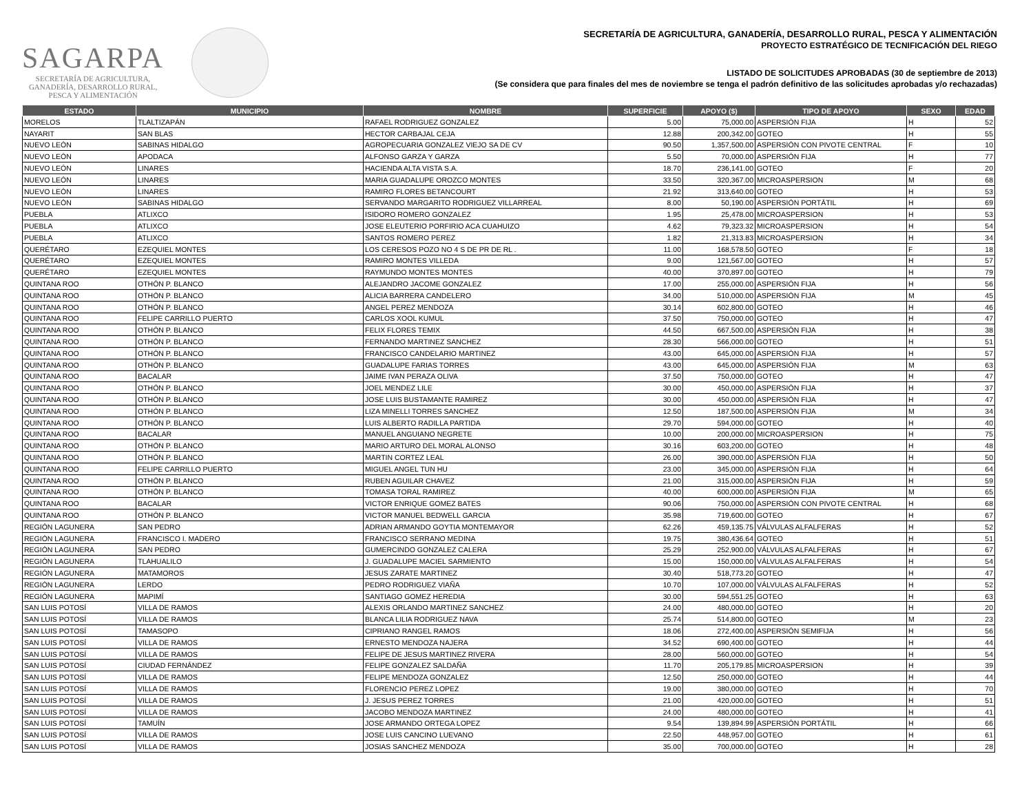SAGARPA
SECRETARÍA DE AGRICULTURA,
GANADERÍA, DESARROLLO RURAL,
PESCA Y ALIMENTACIÓN
SECRETARÍA DE AGRICULTURA, GANADERÍA, DESARROLLO RURAL, PESCA Y ALIMENTACIÓN
PROYECTO ESTRATÉGICO DE TECNIFICACIÓN DEL RIEGO
LISTADO DE SOLICITUDES APROBADAS (30 de septiembre de 2013)
(Se considera que para finales del mes de noviembre se tenga el padrón definitivo de las solicitudes aprobadas y/o rechazadas)
| ESTADO | MUNICIPIO | NOMBRE | SUPERFICIE | APOYO ($) | TIPO DE APOYO | SEXO | EDAD |
| --- | --- | --- | --- | --- | --- | --- | --- |
| MORELOS | TLALTIZAPÁN | RAFAEL RODRIGUEZ GONZALEZ | 5.00 | 75,000.00 | ASPERSIÓN FIJA | H | 52 |
| NAYARIT | SAN BLAS | HECTOR CARBAJAL CEJA | 12.88 | 200,342.00 | GOTEO | H | 55 |
| NUEVO LEÓN | SABINAS HIDALGO | AGROPECUARIA GONZALEZ VIEJO SA DE CV | 90.50 | 1,357,500.00 | ASPERSIÓN CON PIVOTE CENTRAL | F | 10 |
| NUEVO LEÓN | APODACA | ALFONSO GARZA Y GARZA | 5.50 | 70,000.00 | ASPERSIÓN FIJA | H | 77 |
| NUEVO LEÓN | LINARES | HACIENDA ALTA VISTA S.A. | 18.70 | 236,141.00 | GOTEO | F | 20 |
| NUEVO LEÓN | LINARES | MARIA GUADALUPE OROZCO MONTES | 33.50 | 320,367.00 | MICROASPERSION | M | 68 |
| NUEVO LEÓN | LINARES | RAMIRO FLORES BETANCOURT | 21.92 | 313,640.00 | GOTEO | H | 53 |
| NUEVO LEÓN | SABINAS HIDALGO | SERVANDO MARGARITO RODRIGUEZ VILLARREAL | 8.00 | 50,190.00 | ASPERSIÓN PORTÁTIL | H | 69 |
| PUEBLA | ATLIXCO | ISIDORO ROMERO GONZALEZ | 1.95 | 25,478.00 | MICROASPERSION | H | 53 |
| PUEBLA | ATLIXCO | JOSE ELEUTERIO PORFIRIO ACA CUAHUIZO | 4.62 | 79,323.32 | MICROASPERSION | H | 54 |
| PUEBLA | ATLIXCO | SANTOS ROMERO PEREZ | 1.82 | 21,313.83 | MICROASPERSION | H | 34 |
| QUERÉTARO | EZEQUIEL MONTES | LOS CERESOS POZO NO 4 S DE PR DE RL . | 11.00 | 168,578.50 | GOTEO | F | 18 |
| QUERÉTARO | EZEQUIEL MONTES | RAMIRO MONTES VILLEDA | 9.00 | 121,567.00 | GOTEO | H | 57 |
| QUERÉTARO | EZEQUIEL MONTES | RAYMUNDO MONTES MONTES | 40.00 | 370,897.00 | GOTEO | H | 79 |
| QUINTANA ROO | OTHÓN P. BLANCO | ALEJANDRO JACOME GONZALEZ | 17.00 | 255,000.00 | ASPERSIÓN FIJA | H | 56 |
| QUINTANA ROO | OTHÓN P. BLANCO | ALICIA BARRERA CANDELERO | 34.00 | 510,000.00 | ASPERSIÓN FIJA | M | 45 |
| QUINTANA ROO | OTHÓN P. BLANCO | ANGEL PEREZ MENDOZA | 30.14 | 602,800.00 | GOTEO | H | 46 |
| QUINTANA ROO | FELIPE CARRILLO PUERTO | CARLOS XOOL KUMUL | 37.50 | 750,000.00 | GOTEO | H | 47 |
| QUINTANA ROO | OTHÓN P. BLANCO | FELIX FLORES TEMIX | 44.50 | 667,500.00 | ASPERSIÓN FIJA | H | 38 |
| QUINTANA ROO | OTHÓN P. BLANCO | FERNANDO MARTINEZ SANCHEZ | 28.30 | 566,000.00 | GOTEO | H | 51 |
| QUINTANA ROO | OTHÓN P. BLANCO | FRANCISCO CANDELARIO MARTINEZ | 43.00 | 645,000.00 | ASPERSIÓN FIJA | H | 57 |
| QUINTANA ROO | OTHÓN P. BLANCO | GUADALUPE FARIAS TORRES | 43.00 | 645,000.00 | ASPERSIÓN FIJA | M | 63 |
| QUINTANA ROO | BACALAR | JAIME IVAN PERAZA OLIVA | 37.50 | 750,000.00 | GOTEO | H | 47 |
| QUINTANA ROO | OTHÓN P. BLANCO | JOEL MENDEZ LILE | 30.00 | 450,000.00 | ASPERSIÓN FIJA | H | 37 |
| QUINTANA ROO | OTHÓN P. BLANCO | JOSE LUIS BUSTAMANTE RAMIREZ | 30.00 | 450,000.00 | ASPERSIÓN FIJA | H | 47 |
| QUINTANA ROO | OTHÓN P. BLANCO | LIZA MINELLI TORRES SANCHEZ | 12.50 | 187,500.00 | ASPERSIÓN FIJA | M | 34 |
| QUINTANA ROO | OTHÓN P. BLANCO | LUIS ALBERTO RADILLA PARTIDA | 29.70 | 594,000.00 | GOTEO | H | 40 |
| QUINTANA ROO | BACALAR | MANUEL ANGUIANO NEGRETE | 10.00 | 200,000.00 | MICROASPERSION | H | 75 |
| QUINTANA ROO | OTHÓN P. BLANCO | MARIO ARTURO DEL MORAL ALONSO | 30.16 | 603,200.00 | GOTEO | H | 48 |
| QUINTANA ROO | OTHÓN P. BLANCO | MARTIN CORTEZ LEAL | 26.00 | 390,000.00 | ASPERSIÓN FIJA | H | 50 |
| QUINTANA ROO | FELIPE CARRILLO PUERTO | MIGUEL ANGEL TUN HU | 23.00 | 345,000.00 | ASPERSIÓN FIJA | H | 64 |
| QUINTANA ROO | OTHÓN P. BLANCO | RUBEN AGUILAR CHAVEZ | 21.00 | 315,000.00 | ASPERSIÓN FIJA | H | 59 |
| QUINTANA ROO | OTHÓN P. BLANCO | TOMASA TORAL RAMIREZ | 40.00 | 600,000.00 | ASPERSIÓN FIJA | M | 65 |
| QUINTANA ROO | BACALAR | VICTOR ENRIQUE GOMEZ BATES | 90.06 | 750,000.00 | ASPERSIÓN CON PIVOTE CENTRAL | H | 68 |
| QUINTANA ROO | OTHÓN P. BLANCO | VICTOR MANUEL BEDWELL GARCIA | 35.98 | 719,600.00 | GOTEO | H | 67 |
| REGIÓN LAGUNERA | SAN PEDRO | ADRIAN ARMANDO GOYTIA MONTEMAYOR | 62.26 | 459,135.75 | VÁLVULAS ALFALFERAS | H | 52 |
| REGIÓN LAGUNERA | FRANCISCO I. MADERO | FRANCISCO SERRANO MEDINA | 19.75 | 380,436.64 | GOTEO | H | 51 |
| REGIÓN LAGUNERA | SAN PEDRO | GUMERCINDO GONZALEZ CALERA | 25.29 | 252,900.00 | VÁLVULAS ALFALFERAS | H | 67 |
| REGIÓN LAGUNERA | TLAHUALILO | J. GUADALUPE MACIEL SARMIENTO | 15.00 | 150,000.00 | VÁLVULAS ALFALFERAS | H | 54 |
| REGIÓN LAGUNERA | MATAMOROS | JESUS ZARATE MARTINEZ | 30.40 | 518,773.20 | GOTEO | H | 47 |
| REGIÓN LAGUNERA | LERDO | PEDRO RODRIGUEZ VIAÑA | 10.70 | 107,000.00 | VÁLVULAS ALFALFERAS | H | 52 |
| REGIÓN LAGUNERA | MAPIMÍ | SANTIAGO GOMEZ HEREDIA | 30.00 | 594,551.25 | GOTEO | H | 63 |
| SAN LUIS POTOSÍ | VILLA DE RAMOS | ALEXIS ORLANDO MARTINEZ SANCHEZ | 24.00 | 480,000.00 | GOTEO | H | 20 |
| SAN LUIS POTOSÍ | VILLA DE RAMOS | BLANCA LILIA RODRIGUEZ NAVA | 25.74 | 514,800.00 | GOTEO | M | 23 |
| SAN LUIS POTOSÍ | TAMASOPO | CIPRIANO RANGEL RAMOS | 18.06 | 272,400.00 | ASPERSIÓN SEMIFIJA | H | 56 |
| SAN LUIS POTOSÍ | VILLA DE RAMOS | ERNESTO MENDOZA NAJERA | 34.52 | 690,400.00 | GOTEO | H | 44 |
| SAN LUIS POTOSÍ | VILLA DE RAMOS | FELIPE DE JESUS MARTINEZ RIVERA | 28.00 | 560,000.00 | GOTEO | H | 54 |
| SAN LUIS POTOSÍ | CIUDAD FERNÁNDEZ | FELIPE GONZALEZ SALDAÑA | 11.70 | 205,179.85 | MICROASPERSION | H | 39 |
| SAN LUIS POTOSÍ | VILLA DE RAMOS | FELIPE MENDOZA GONZALEZ | 12.50 | 250,000.00 | GOTEO | H | 44 |
| SAN LUIS POTOSÍ | VILLA DE RAMOS | FLORENCIO PEREZ LOPEZ | 19.00 | 380,000.00 | GOTEO | H | 70 |
| SAN LUIS POTOSÍ | VILLA DE RAMOS | J. JESUS PEREZ TORRES | 21.00 | 420,000.00 | GOTEO | H | 51 |
| SAN LUIS POTOSÍ | VILLA DE RAMOS | JACOBO MENDOZA MARTINEZ | 24.00 | 480,000.00 | GOTEO | H | 41 |
| SAN LUIS POTOSÍ | TAMUÍN | JOSE ARMANDO ORTEGA LOPEZ | 9.54 | 139,894.99 | ASPERSIÓN PORTÁTIL | H | 66 |
| SAN LUIS POTOSÍ | VILLA DE RAMOS | JOSE LUIS CANCINO LUEVANO | 22.50 | 448,957.00 | GOTEO | H | 61 |
| SAN LUIS POTOSÍ | VILLA DE RAMOS | JOSIAS SANCHEZ MENDOZA | 35.00 | 700,000.00 | GOTEO | H | 28 |